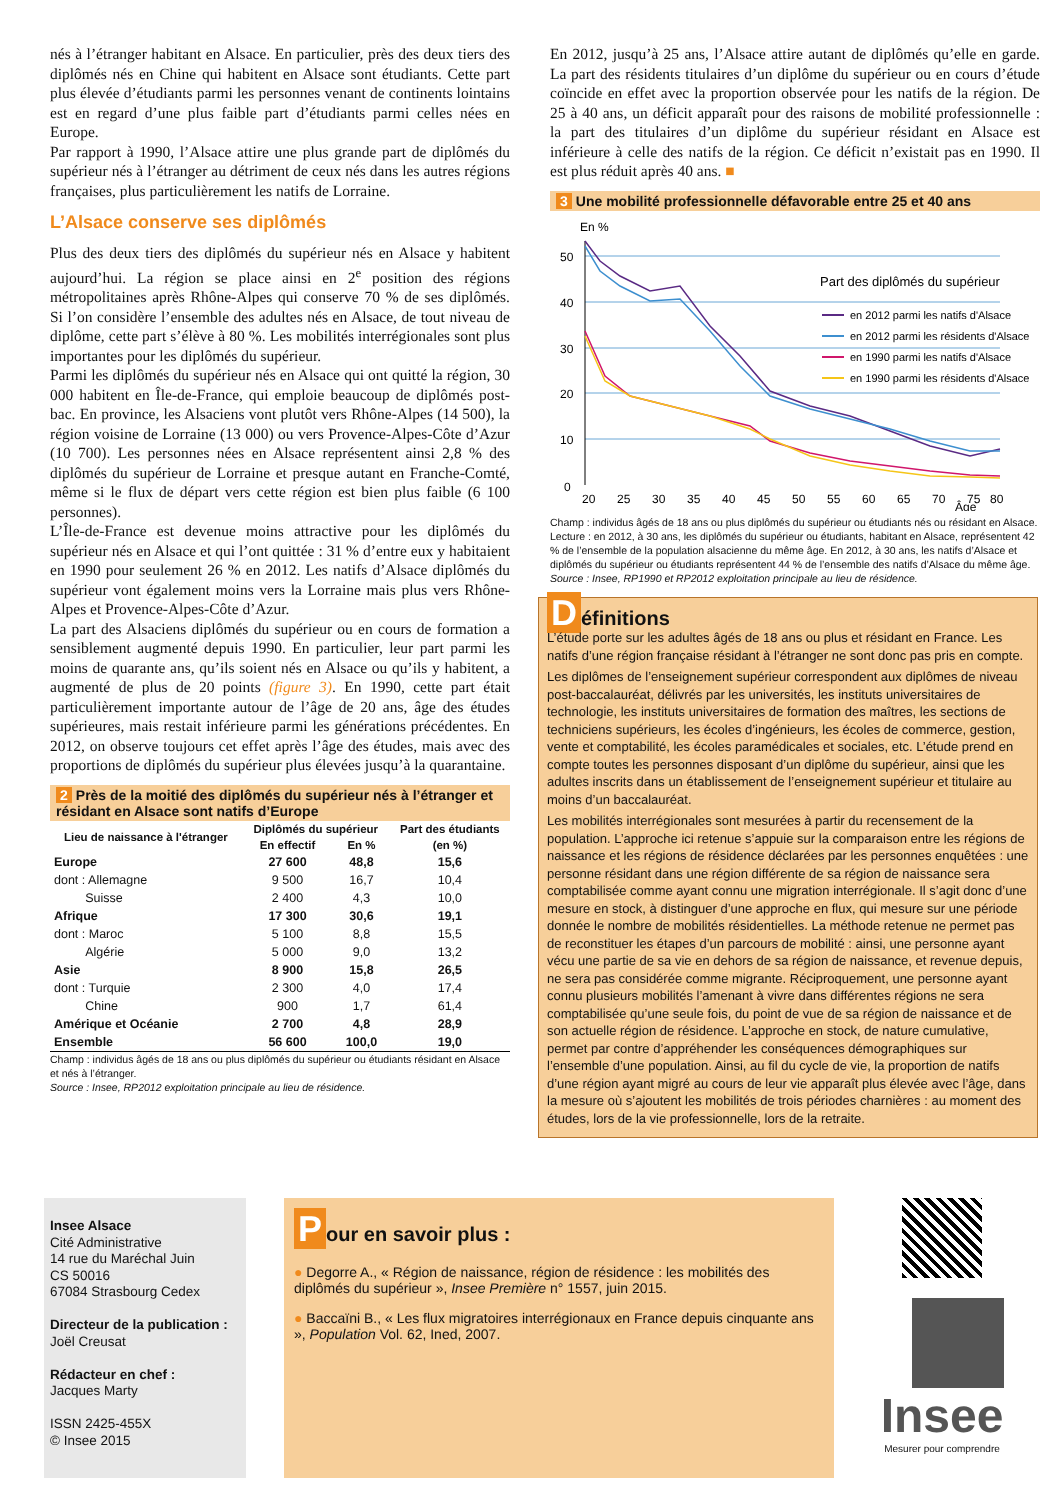nés à l’étranger habitant en Alsace. En particulier, près des deux tiers des diplômés nés en Chine qui habitent en Alsace sont étudiants. Cette part plus élevée d’étudiants parmi les personnes venant de continents lointains est en regard d’une plus faible part d’étudiants parmi celles nées en Europe.
Par rapport à 1990, l’Alsace attire une plus grande part de diplômés du supérieur nés à l’étranger au détriment de ceux nés dans les autres régions françaises, plus particulièrement les natifs de Lorraine.
L’Alsace conserve ses diplômés
Plus des deux tiers des diplômés du supérieur nés en Alsace y habitent aujourd’hui. La région se place ainsi en 2<sup>e</sup> position des régions métropolitaines après Rhône-Alpes qui conserve 70 % de ses diplômés. Si l’on considère l’ensemble des adultes nés en Alsace, de tout niveau de diplôme, cette part s’élève à 80 %. Les mobilités interrégionales sont plus importantes pour les diplômés du supérieur.
Parmi les diplômés du supérieur nés en Alsace qui ont quitté la région, 30 000 habitent en Île-de-France, qui emploie beaucoup de diplômés post-bac. En province, les Alsaciens vont plutôt vers Rhône-Alpes (14 500), la région voisine de Lorraine (13 000) ou vers Provence-Alpes-Côte d’Azur (10 700). Les personnes nées en Alsace représentent ainsi 2,8 % des diplômés du supérieur de Lorraine et presque autant en Franche-Comté, même si le flux de départ vers cette région est bien plus faible (6 100 personnes).
L’Île-de-France est devenue moins attractive pour les diplômés du supérieur nés en Alsace et qui l’ont quittée : 31 % d’entre eux y habitaient en 1990 pour seulement 26 % en 2012. Les natifs d’Alsace diplômés du supérieur vont également moins vers la Lorraine mais plus vers Rhône-Alpes et Provence-Alpes-Côte d’Azur.
La part des Alsaciens diplômés du supérieur ou en cours de formation a sensiblement augmenté depuis 1990. En particulier, leur part parmi les moins de quarante ans, qu’ils soient nés en Alsace ou qu’ils y habitent, a augmenté de plus de 20 points (figure 3). En 1990, cette part était particulièrement importante autour de l’âge de 20 ans, âge des études supérieures, mais restait inférieure parmi les générations précédentes. En 2012, on observe toujours cet effet après l’âge des études, mais avec des proportions de diplômés du supérieur plus élevées jusqu’à la quarantaine.
2 Près de la moitié des diplômés du supérieur nés à l’étranger et résidant en Alsace sont natifs d’Europe
| Lieu de naissance à l'étranger | Diplômés du supérieur | | Part des étudiants |
| --- | --- | --- | --- |
| | En effectif | En % | (en %) |
| Europe | 27 600 | 48,8 | 15,6 |
| dont : Allemagne | 9 500 | 16,7 | 10,4 |
| Suisse | 2 400 | 4,3 | 10,0 |
| Afrique | 17 300 | 30,6 | 19,1 |
| dont : Maroc | 5 100 | 8,8 | 15,5 |
| Algérie | 5 000 | 9,0 | 13,2 |
| Asie | 8 900 | 15,8 | 26,5 |
| dont : Turquie | 2 300 | 4,0 | 17,4 |
| Chine | 900 | 1,7 | 61,4 |
| Amérique et Océanie | 2 700 | 4,8 | 28,9 |
| Ensemble | 56 600 | 100,0 | 19,0 |
Champ : individus âgés de 18 ans ou plus diplômés du supérieur ou étudiants résidant en Alsace et nés à l’étranger.
Source : Insee, RP2012 exploitation principale au lieu de résidence.
En 2012, jusqu’à 25 ans, l’Alsace attire autant de diplômés qu’elle en garde. La part des résidents titulaires d’un diplôme du supérieur ou en cours d’étude coïncide en effet avec la proportion observée pour les natifs de la région. De 25 à 40 ans, un déficit apparaît pour des raisons de mobilité professionnelle : la part des titulaires d’un diplôme du supérieur résidant en Alsace est inférieure à celle des natifs de la région. Ce déficit n’existait pas en 1990. Il est plus réduit après 40 ans. ■
3 Une mobilité professionnelle défavorable entre 25 et 40 ans
En %
50
40
30
20
10
0
20
25
30
35
40
45
50
55
60
65
70
75
80
Âge
Part des diplômés du supérieur
en 2012 parmi les natifs d'Alsace
en 2012 parmi les résidents d'Alsace
en 1990 parmi les natifs d'Alsace
en 1990 parmi les résidents d'Alsace
Champ : individus âgés de 18 ans ou plus diplômés du supérieur ou étudiants nés ou résidant en Alsace.
Lecture : en 2012, à 30 ans, les diplômés du supérieur ou étudiants, habitant en Alsace, représentent 42 % de l’ensemble de la population alsacienne du même âge. En 2012, à 30 ans, les natifs d’Alsace et diplômés du supérieur ou étudiants représentent 44 % de l’ensemble des natifs d’Alsace du même âge.
Source : Insee, RP1990 et RP2012 exploitation principale au lieu de résidence.
Définitions
L’étude porte sur les adultes âgés de 18 ans ou plus et résidant en France. Les natifs d’une région française résidant à l’étranger ne sont donc pas pris en compte.
Les diplômes de l’enseignement supérieur correspondent aux diplômes de niveau post-baccalauréat, délivrés par les universités, les instituts universitaires de technologie, les instituts universitaires de formation des maîtres, les sections de techniciens supérieurs, les écoles d’ingénieurs, les écoles de commerce, gestion, vente et comptabilité, les écoles paramédicales et sociales, etc. L’étude prend en compte toutes les personnes disposant d’un diplôme du supérieur, ainsi que les adultes inscrits dans un établissement de l’enseignement supérieur et titulaire au moins d’un baccalauréat.
Les mobilités interrégionales sont mesurées à partir du recensement de la population. L’approche ici retenue s’appuie sur la comparaison entre les régions de naissance et les régions de résidence déclarées par les personnes enquêtées : une personne résidant dans une région différente de sa région de naissance sera comptabilisée comme ayant connu une migration interrégionale. Il s’agit donc d’une mesure en stock, à distinguer d’une approche en flux, qui mesure sur une période donnée le nombre de mobilités résidentielles. La méthode retenue ne permet pas de reconstituer les étapes d’un parcours de mobilité : ainsi, une personne ayant vécu une partie de sa vie en dehors de sa région de naissance, et revenue depuis, ne sera pas considérée comme migrante. Réciproquement, une personne ayant connu plusieurs mobilités l’amenant à vivre dans différentes régions ne sera comptabilisée qu’une seule fois, du point de vue de sa région de naissance et de son actuelle région de résidence. L’approche en stock, de nature cumulative, permet par contre d’appréhender les conséquences démographiques sur l’ensemble d’une population. Ainsi, au fil du cycle de vie, la proportion de natifs d’une région ayant migré au cours de leur vie apparaît plus élevée avec l’âge, dans la mesure où s’ajoutent les mobilités de trois périodes charnières : au moment des études, lors de la vie professionnelle, lors de la retraite.
Insee Alsace
Cité Administrative
14 rue du Maréchal Juin
CS 50016
67084 Strasbourg Cedex
Directeur de la publication :
Joël Creusat
Rédacteur en chef :
Jacques Marty
ISSN 2425-455X
© Insee 2015
Pour en savoir plus :
● Degorre A., « Région de naissance, région de résidence : les mobilités des diplômés du supérieur », Insee Première n° 1557, juin 2015.
● Baccaïni B., « Les flux migratoires interrégionaux en France depuis cinquante ans », Population Vol. 62, Ined, 2007.
Insee
Mesurer pour comprendre